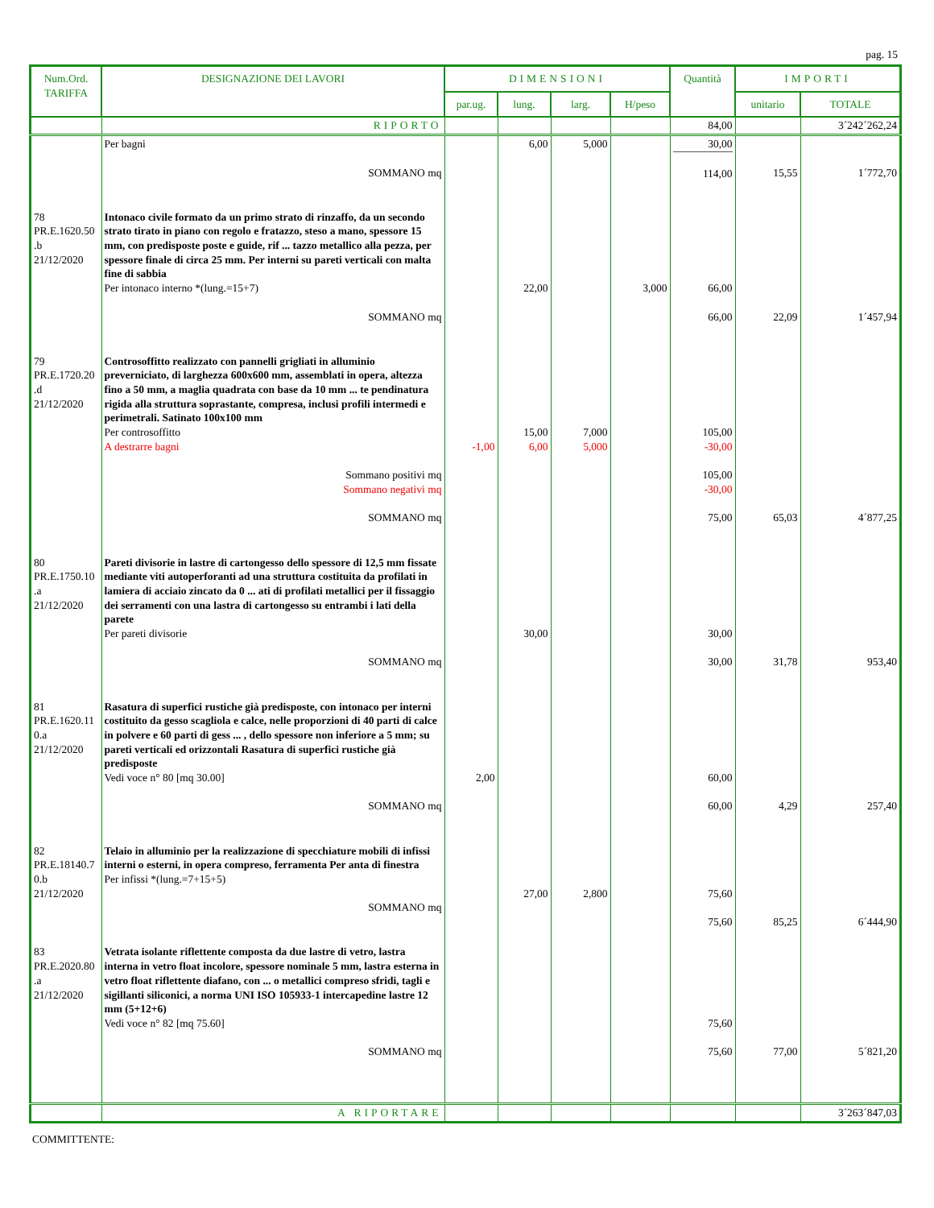pag. 15
| Num.Ord. TARIFFA | DESIGNAZIONE DEI LAVORI | DIMENSIONI | | | | Quantità | IMPORTI | |
| --- | --- | --- | --- | --- | --- | --- | --- | --- |
| | | par.ug. | lung. | larg. | H/peso | | unitario | TOTALE |
| | RIPORTO | | | | | 84,00 | | 3´242´262,24 |
| | Per bagni SOMMANO mq | | 6,00 | 5,000 | | 30,00 114,00 | 15,55 | 1´772,70 |
| 78 PR.E.1620.50 .b 21/12/2020 | Intonaco civile formato da un primo strato di rinzaffo, da un secondo strato tirato in piano con regolo e fratazzo, steso a mano, spessore 15 mm, con predisposte poste e guide, rif ... tazzo metallico alla pezza, per spessore finale di circa 25 mm. Per interni su pareti verticali con malta fine di sabbia Per intonaco interno *(lung.=15+7) SOMMANO mq | | 22,00 | | 3,000 | 66,00 66,00 | 22,09 | 1´457,94 |
| 79 PR.E.1720.20 .d 21/12/2020 | Controsoffitto realizzato con pannelli grigliati in alluminio preverniciato, di larghezza 600x600 mm, assemblati in opera, altezza fino a 50 mm, a maglia quadrata con base da 10 mm ... te pendinatura rigida alla struttura soprastante, compresa, inclusi profili intermedi e perimetrali. Satinato 100x100 mm Per controsoffitto A destrarre bagni Sommano positivi mq Sommano negativi mq SOMMANO mq | -1,00 | 15,00 6,00 | 7,000 5,000 | | 105,00 -30,00 105,00 -30,00 75,00 | 65,03 | 4´877,25 |
| 80 PR.E.1750.10 .a 21/12/2020 | Pareti divisorie in lastre di cartongesso dello spessore di 12,5 mm fissate mediante viti autoperforanti ad una struttura costituita da profilati in lamiera di acciaio zincato da 0 ... ati di profilati metallici per il fissaggio dei serramenti con una lastra di cartongesso su entrambi i lati della parete Per pareti divisorie SOMMANO mq | | 30,00 | | | 30,00 30,00 | 31,78 | 953,40 |
| 81 PR.E.1620.11 0.a 21/12/2020 | Rasatura di superfici rustiche già predisposte, con intonaco per interni costituito da gesso scagliola e calce, nelle proporzioni di 40 parti di calce in polvere e 60 parti di gess ... , dello spessore non inferiore a 5 mm; su pareti verticali ed orizzontali Rasatura di superfici rustiche già predisposte Vedi voce n° 80 [mq 30.00] SOMMANO mq | 2,00 | | | | 60,00 60,00 | 4,29 | 257,40 |
| 82 PR.E.18140.7 0.b 21/12/2020 | Telaio in alluminio per la realizzazione di specchiature mobili di infissi interni o esterni, in opera compreso, ferramenta Per anta di finestra Per infissi *(lung.=7+15+5) SOMMANO mq | | 27,00 | 2,800 | | 75,60 75,60 | 85,25 | 6´444,90 |
| 83 PR.E.2020.80 .a 21/12/2020 | Vetrata isolante riflettente composta da due lastre di vetro, lastra interna in vetro float incolore, spessore nominale 5 mm, lastra esterna in vetro float riflettente diafano, con ... o metallici compreso sfridi, tagli e sigillanti siliconici, a norma UNI ISO 105933-1 intercapedine lastre 12 mm (5+12+6) Vedi voce n° 82 [mq 75.60] SOMMANO mq | | | | | 75,60 75,60 | 77,00 | 5´821,20 |
| | A RIPORTARE | | | | | | | 3´263´847,03 |
COMMITTENTE: